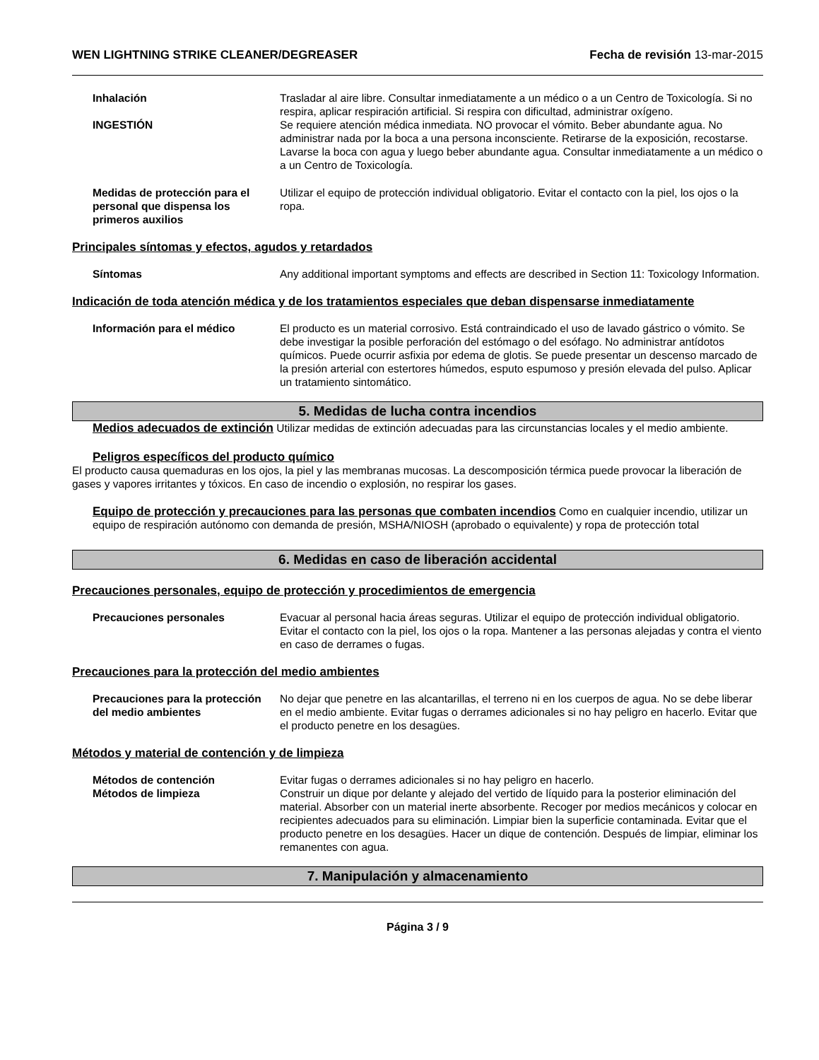WEN LIGHTNING STRIKE CLEANER/DEGREASER Fecha de revisión 13-mar-2015
Inhalación Trasladar al aire libre. Consultar inmediatamente a un médico o a un Centro de Toxicología. Si no respira, aplicar respiración artificial. Si respira con dificultad, administrar oxígeno.
INGESTIÓN Se requiere atención médica inmediata. NO provocar el vómito. Beber abundante agua. No administrar nada por la boca a una persona inconsciente. Retirarse de la exposición, recostarse. Lavarse la boca con agua y luego beber abundante agua. Consultar inmediatamente a un médico o a un Centro de Toxicología.
Medidas de protección para el personal que dispensa los primeros auxilios
Utilizar el equipo de protección individual obligatorio. Evitar el contacto con la piel, los ojos o la ropa.
Principales síntomas y efectos, agudos y retardados
Síntomas Any additional important symptoms and effects are described in Section 11: Toxicology Information.
Indicación de toda atención médica y de los tratamientos especiales que deban dispensarse inmediatamente
Información para el médico El producto es un material corrosivo. Está contraindicado el uso de lavado gástrico o vómito. Se debe investigar la posible perforación del estómago o del esófago. No administrar antídotos químicos. Puede ocurrir asfixia por edema de glotis. Se puede presentar un descenso marcado de la presión arterial con estertores húmedos, esputo espumoso y presión elevada del pulso. Aplicar un tratamiento sintomático.
5. Medidas de lucha contra incendios
Medios adecuados de extinción Utilizar medidas de extinción adecuadas para las circunstancias locales y el medio ambiente.
Peligros específicos del producto químico
El producto causa quemaduras en los ojos, la piel y las membranas mucosas. La descomposición térmica puede provocar la liberación de gases y vapores irritantes y tóxicos. En caso de incendio o explosión, no respirar los gases.
Equipo de protección y precauciones para las personas que combaten incendios Como en cualquier incendio, utilizar un equipo de respiración autónomo con demanda de presión, MSHA/NIOSH (aprobado o equivalente) y ropa de protección total
6. Medidas en caso de liberación accidental
Precauciones personales, equipo de protección y procedimientos de emergencia
Precauciones personales Evacuar al personal hacia áreas seguras. Utilizar el equipo de protección individual obligatorio. Evitar el contacto con la piel, los ojos o la ropa. Mantener a las personas alejadas y contra el viento en caso de derrames o fugas.
Precauciones para la protección del medio ambientes
Precauciones para la protección del medio ambientes
No dejar que penetre en las alcantarillas, el terreno ni en los cuerpos de agua. No se debe liberar en el medio ambiente. Evitar fugas o derrames adicionales si no hay peligro en hacerlo. Evitar que el producto penetre en los desagües.
Métodos y material de contención y de limpieza
Métodos de contención Evitar fugas o derrames adicionales si no hay peligro en hacerlo.
Métodos de limpieza Construir un dique por delante y alejado del vertido de líquido para la posterior eliminación del material. Absorber con un material inerte absorbente. Recoger por medios mecánicos y colocar en recipientes adecuados para su eliminación. Limpiar bien la superficie contaminada. Evitar que el producto penetre en los desagües. Hacer un dique de contención. Después de limpiar, eliminar los remanentes con agua.
7. Manipulación y almacenamiento
Página 3 / 9